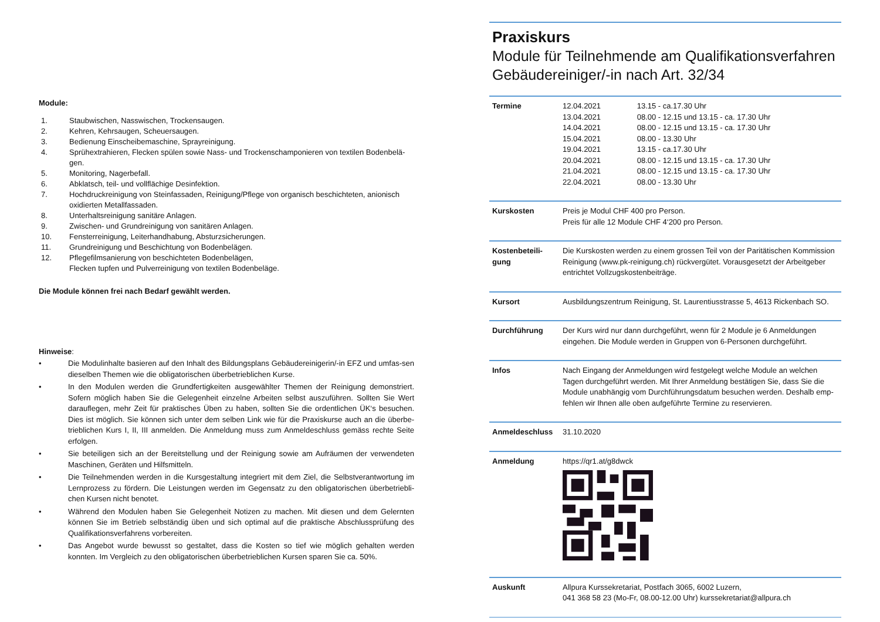Module:
1. Staubwischen, Nasswischen, Trockensaugen.
2. Kehren, Kehrsaugen, Scheuersaugen.
3. Bedienung Einscheibemaschine, Sprayreinigung.
4. Sprühextrahieren, Flecken spülen sowie Nass- und Trockenschamponieren von textilen Bodenbelä-gen.
5. Monitoring, Nagerbefall.
6. Abklatsch, teil- und vollflächige Desinfektion.
7. Hochdruckreinigung von Steinfassaden, Reinigung/Pflege von organisch beschichteten, anionisch oxidierten Metallfassaden.
8. Unterhaltsreinigung sanitäre Anlagen.
9. Zwischen- und Grundreinigung von sanitären Anlagen.
10. Fensterreinigung, Leiterhandhabung, Absturzsicherungen.
11. Grundreinigung und Beschichtung von Bodenbelägen.
12. Pflegefilmsanierung von beschichteten Bodenbelägen,
Flecken tupfen und Pulverreinigung von textilen Bodenbeläge.
Die Module können frei nach Bedarf gewählt werden.
Hinweise:
• Die Modulinhalte basieren auf den Inhalt des Bildungsplans Gebäudereinigerin/-in EFZ und umfas-sen dieselben Themen wie die obligatorischen überbetrieblichen Kurse.
• In den Modulen werden die Grundfertigkeiten ausgewählter Themen der Reinigung demonstriert. Sofern möglich haben Sie die Gelegenheit einzelne Arbeiten selbst auszuführen. Sollten Sie Wert darauflegen, mehr Zeit für praktisches Üben zu haben, sollten Sie die ordentlichen ÜK‘s besuchen. Dies ist möglich. Sie können sich unter dem selben Link wie für die Praxiskurse auch an die überbe-trieblichen Kurs I, II, III anmelden. Die Anmeldung muss zum Anmeldeschluss gemäss rechte Seite erfolgen.
• Sie beteiligen sich an der Bereitstellung und der Reinigung sowie am Aufräumen der verwendeten Maschinen, Geräten und Hilfsmitteln.
• Die Teilnehmenden werden in die Kursgestaltung integriert mit dem Ziel, die Selbstverantwortung im Lernprozess zu fördern. Die Leistungen werden im Gegensatz zu den obligatorischen überbetriebli-chen Kursen nicht benotet.
• Während den Modulen haben Sie Gelegenheit Notizen zu machen. Mit diesen und dem Gelernten können Sie im Betrieb selbständig üben und sich optimal auf die praktische Abschlussprüfung des Qualifikationsverfahrens vorbereiten.
• Das Angebot wurde bewusst so gestaltet, dass die Kosten so tief wie möglich gehalten werden konnten. Im Vergleich zu den obligatorischen überbetrieblichen Kursen sparen Sie ca. 50%.
Praxiskurs
Module für Teilnehmende am Qualifikationsverfahren Gebäudereiniger/-in nach Art. 32/34
| Termine | / 12.04.2021 / 13.15 - ca.17.30 Uhr / / 13.04.2021 / 08.00 - 12.15 und 13.15 - ca. 17.30 Uhr / / 14.04.2021 / 08.00 - 12.15 und 13.15 - ca. 17.30 Uhr / / 15.04.2021 / 08.00 - 13.30 Uhr / / 19.04.2021 / 13.15 - ca.17.30 Uhr / / 20.04.2021 / 08.00 - 12.15 und 13.15 - ca. 17.30 Uhr / / 21.04.2021 / 08.00 - 12.15 und 13.15 - ca. 17.30 Uhr / / 22.04.2021 / 08.00 - 13.30 Uhr / |
| Kurskosten | Preis je Modul CHF 400 pro Person. Preis für alle 12 Module CHF 4‘200 pro Person. |
| Kostenbeteili-gung | Die Kurskosten werden zu einem grossen Teil von der Paritätischen Kommission Reinigung (www.pk-reinigung.ch) rückvergütet. Vorausgesetzt der Arbeitgeber entrichtet Vollzugskostenbeiträge. |
| Kursort | Ausbildungszentrum Reinigung, St. Laurentiusstrasse 5, 4613 Rickenbach SO. |
| Durchführung | Der Kurs wird nur dann durchgeführt, wenn für 2 Module je 6 Anmeldungen eingehen. Die Module werden in Gruppen von 6-Personen durchgeführt. |
| Infos | Nach Eingang der Anmeldungen wird festgelegt welche Module an welchen Tagen durchgeführt werden. Mit Ihrer Anmeldung bestätigen Sie, dass Sie die Module unabhängig vom Durchführungsdatum besuchen werden. Deshalb emp-fehlen wir Ihnen alle oben aufgeführte Termine zu reservieren. |
| Anmeldeschluss | 31.10.2020 |
| Anmeldung | https://qr1.at/g8dwck |
| Auskunft | Allpura Kurssekretariat, Postfach 3065, 6002 Luzern, 041 368 58 23 (Mo-Fr, 08.00-12.00 Uhr) kurssekretariat@allpura.ch |